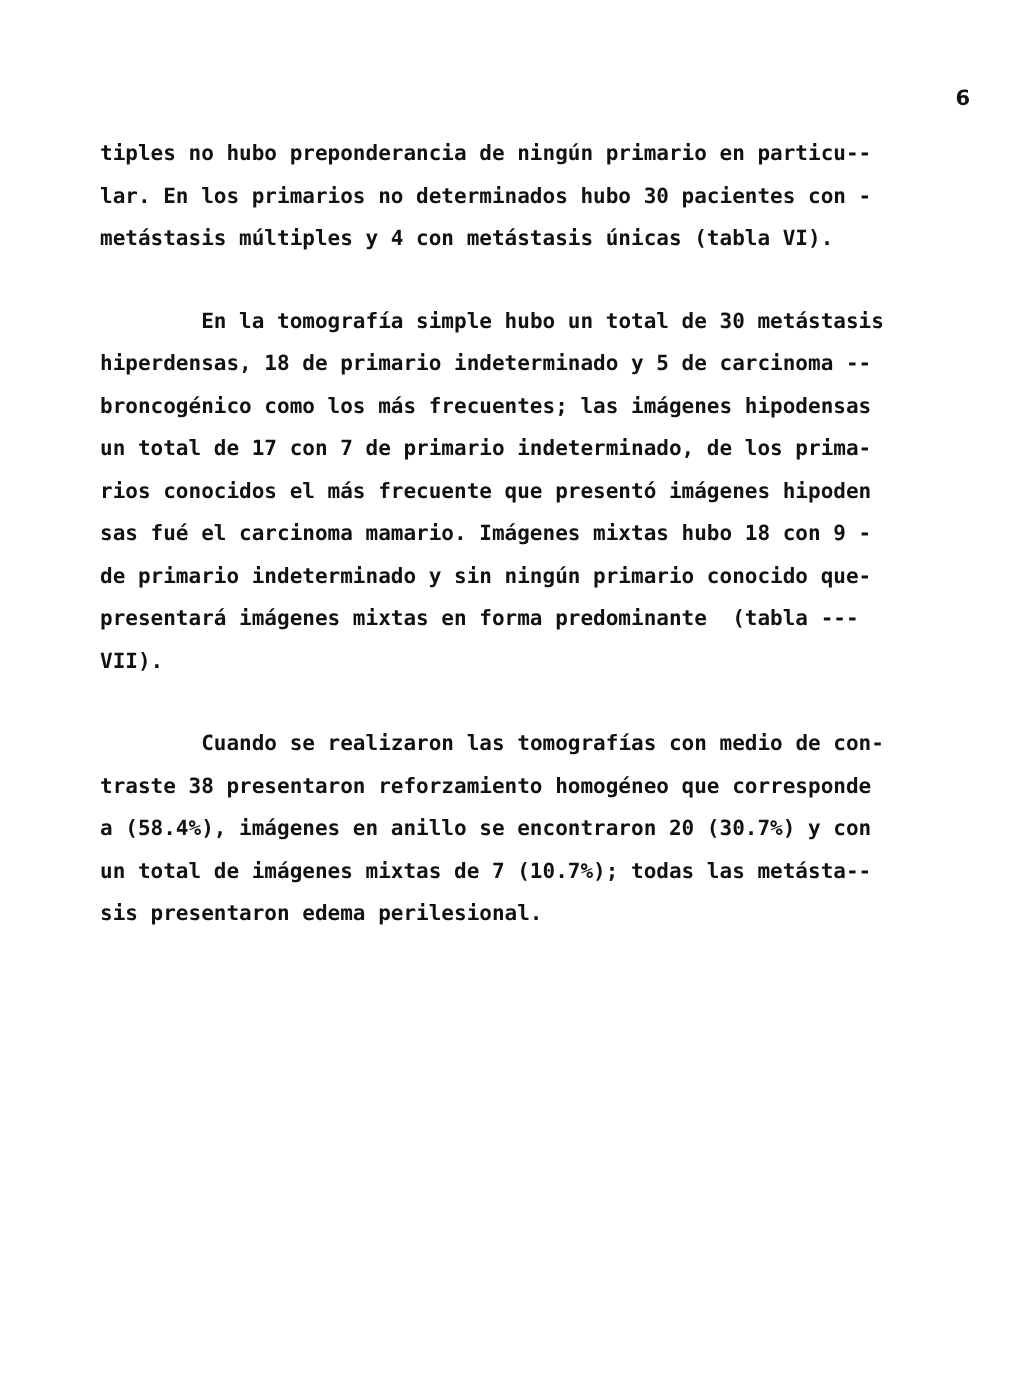6
tiples no hubo preponderancia de ningún primario en particu-- lar. En los primarios no determinados hubo 30 pacientes con - metástasis múltiples y 4 con metástasis únicas (tabla VI).
En la tomografía simple hubo un total de 30 metástasis hiperdensas, 18 de primario indeterminado y 5 de carcinoma -- broncogénico como los más frecuentes; las imágenes hipodensas un total de 17 con 7 de primario indeterminado, de los prima- rios conocidos el más frecuente que presentó imágenes hipoden sas fué el carcinoma mamario. Imágenes mixtas hubo 18 con 9 - de primario indeterminado y sin ningún primario conocido que- presentará imágenes mixtas en forma predominante (tabla --- VII).
Cuando se realizaron las tomografías con medio de con- traste 38 presentaron reforzamiento homogéneo que corresponde a (58.4%), imágenes en anillo se encontraron 20 (30.7%) y con un total de imágenes mixtas de 7 (10.7%); todas las metásta-- sis presentaron edema perilesional.